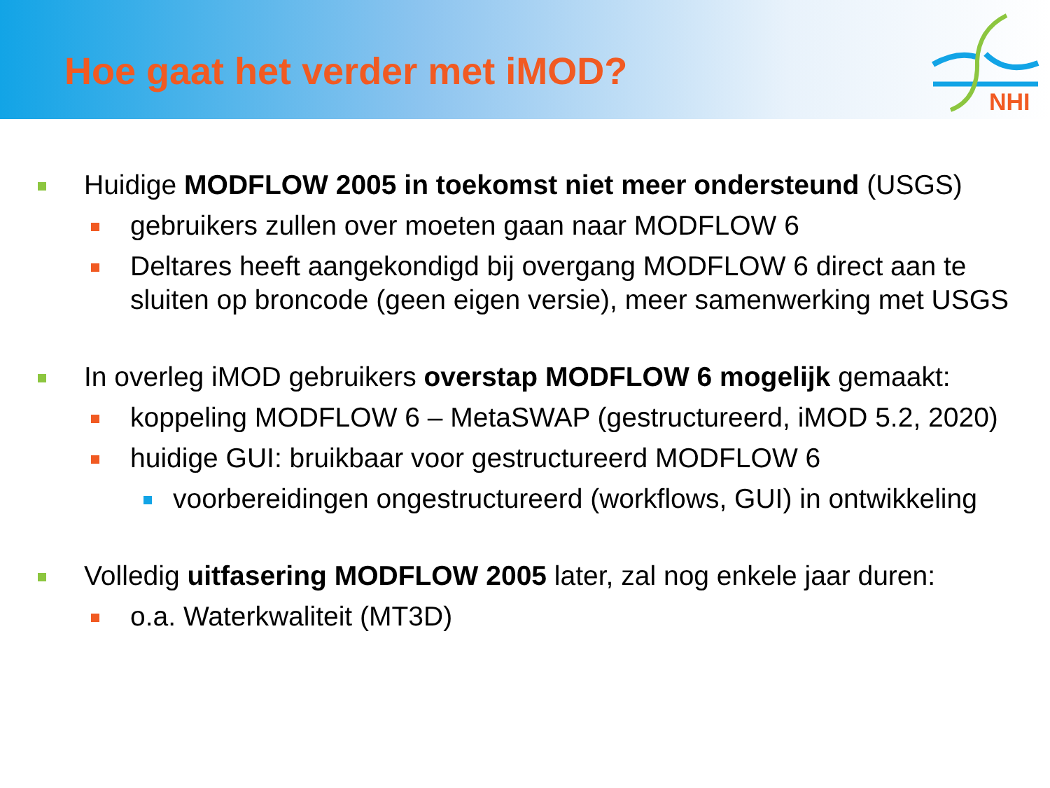Hoe gaat het verder met iMOD?
NHI
Huidige MODFLOW 2005 in toekomst niet meer ondersteund (USGS)
gebruikers zullen over moeten gaan naar MODFLOW 6
Deltares heeft aangekondigd bij overgang MODFLOW 6 direct aan te sluiten op broncode (geen eigen versie), meer samenwerking met USGS
In overleg iMOD gebruikers overstap MODFLOW 6 mogelijk gemaakt:
koppeling MODFLOW 6 – MetaSWAP (gestructureerd, iMOD 5.2, 2020)
huidige GUI: bruikbaar voor gestructureerd MODFLOW 6
voorbereidingen ongestructureerd (workflows, GUI) in ontwikkeling
Volledig uitfasering MODFLOW 2005 later, zal nog enkele jaar duren:
o.a. Waterkwaliteit (MT3D)